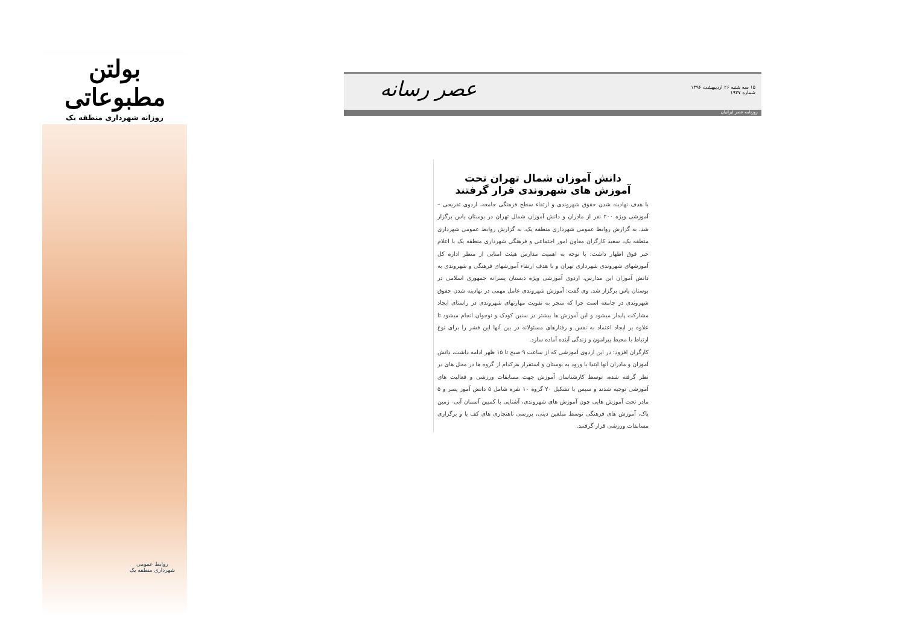بولتن مطبوعاتی
روزانه شهرداری منطقه یک
روابط عمومی
شهرداری منطقه یک
عصر رسانه
۱۵ سه شنبه ۲۶ اردیبهشت ۱۳۹۶
شماره ۱۹۳۷
روزنامه عصر ایرانیان
دانش آموزان شمال تهران تحت
آموزش های شهروندی قرار گرفتند
با هدف نهادینه شدن حقوق شهروندی و ارتقاء سطح فرهنگی جامعه، اردوی تفریحی – آموزشی ویژه ۲۰۰ نفر از مادران و دانش آموزان شمال تهران در بوستان یاس برگزار شد. به گزارش روابط عمومی شهرداری منطقه یک، به گزارش روابط عمومی شهرداری منطقه یک، سعید کارگران معاون امور اجتماعی و فرهنگی شهرداری منطقه یک با اعلام خبر فوق اظهار داشت: با توجه به اهمیت مدارس هیئت امنایی از منظر اداره کل آموزشهای شهروندی شهرداری تهران و با هدف ارتقاء آموزشهای فرهنگی و شهروندی به دانش آموزان این مدارس، اردوی آموزشی ویژه دبستان پسرانه جمهوری اسلامی در بوستان یاس برگزار شد. وی گفت: آموزش شهروندی عامل مهمی در نهادینه شدن حقوق شهروندی در جامعه است چرا که منجر به تقویت مهارتهای شهروندی در راستای ایجاد مشارکت پایدار میشود و این آموزش ها بیشتر در سنین کودک و نوجوان انجام میشود تا علاوه بر ایجاد اعتماد به نفس و رفتارهای مسئولانه در بین آنها این قشر را برای نوع ارتباط با محیط پیرامون و زندگی آینده آماده سازد.
کارگران افزود: در این اردوی آموزشی که از ساعت ۹ صبح تا ۱۵ ظهر ادامه داشت، دانش آموزان و مادران آنها ابتدا با ورود به بوستان و استقرار هرکدام از گروه ها در محل های در نظر گرفته شده، توسط کارشناسان آموزش جهت مسابقات ورزشی و فعالیت های آموزشی توجیه شدند و سپس با تشکیل ۲۰ گروه ۱۰ نفره شامل ۵ دانش آموز پسر و ۵ مادر تحت آموزش هایی چون آموزش های شهروندی، آشنایی با کمپین آسمان آبی- زمین پاک، آموزش های فرهنگی توسط مبلغین دینی، بررسی ناهنجاری های کف پا و برگزاری مسابقات ورزشی قرار گرفتند.